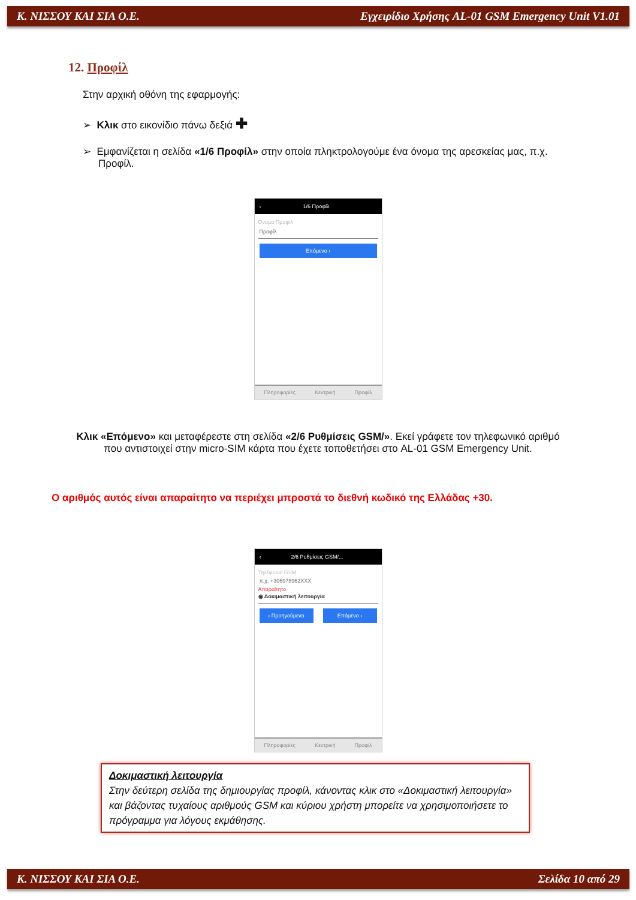Κ. ΝΙΣΣΟΥ ΚΑΙ ΣΙΑ Ο.Ε. Εγχειρίδιο Χρήσης AL-01 GSM Emergency Unit V1.01
12. Προφίλ
Στην αρχική οθόνη της εφαρμογής:
➢ Κλικ στο εικονίδιο πάνω δεξιά ✚
➢ Εμφανίζεται η σελίδα «1/6 Προφίλ» στην οποία πληκτρολογούμε ένα όνομα της αρεσκείας μας, π.χ. Προφίλ.
‹ 1/6 Προφίλ
Όνομα Προφίλ
Προφίλ
Επόμενο ›
Πληροφορίες Κεντρική Προφίλ
Κλικ «Επόμενο» και μεταφέρεστε στη σελίδα «2/6 Ρυθμίσεις GSM/». Εκεί γράφετε τον τηλεφωνικό αριθμό που αντιστοιχεί στην micro-SIM κάρτα που έχετε τοποθετήσει στο AL-01 GSM Emergency Unit.
Ο αριθμός αυτός είναι απαραίτητο να περιέχει μπροστά το διεθνή κωδικό της Ελλάδας +30.
‹ 2/6 Ρυθμίσεις GSM/...
Τηλέφωνο GSM
π.χ. +306978962XXX
Απαραίτητο
◉ Δοκιμαστική λειτουργία
‹ Προηγούμενο Επόμενο ›
Πληροφορίες Κεντρική Προφίλ
Δοκιμαστική λειτουργία
Στην δεύτερη σελίδα της δημιουργίας προφίλ, κάνοντας κλικ στο «Δοκιμαστική λειτουργία» και βάζοντας τυχαίους αριθμούς GSM και κύριου χρήστη μπορείτε να χρησιμοποιήσετε το πρόγραμμα για λόγους εκμάθησης.
Κ. ΝΙΣΣΟΥ ΚΑΙ ΣΙΑ Ο.Ε. Σελίδα 10 από 29